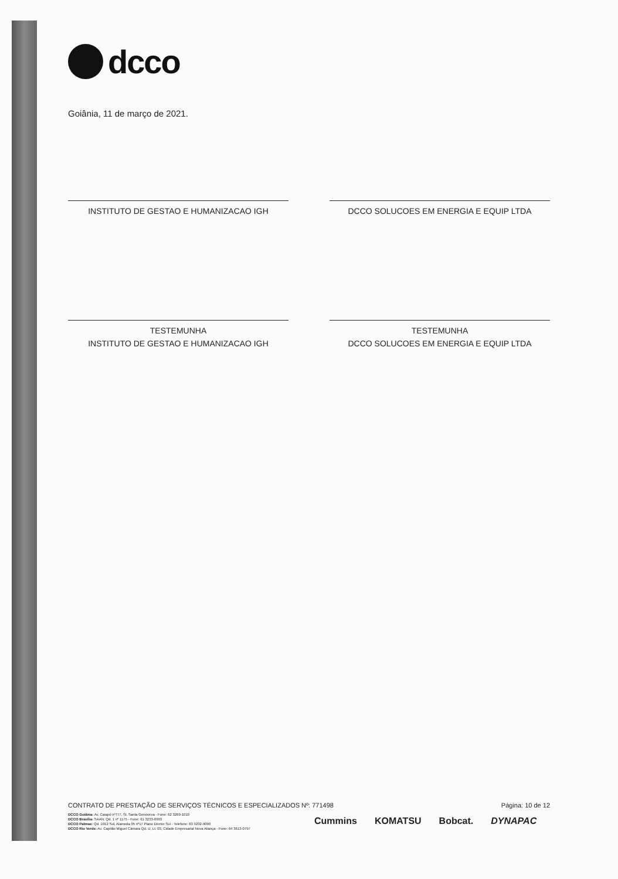dcco
Goiânia, 11 de março de 2021.
INSTITUTO DE GESTAO E HUMANIZACAO IGH DCCO SOLUCOES EM ENERGIA E EQUIP LTDA
TESTEMUNHA
INSTITUTO DE GESTAO E HUMANIZACAO IGH
TESTEMUNHA
DCCO SOLUCOES EM ENERGIA E EQUIP LTDA
CONTRATO DE PRESTAÇÃO DE SERVIÇOS TÉCNICOS E ESPECIALIZADOS Nº: 771498 Página: 10 de 12
DCCO Goiânia: Av. Caiapó nº777, St. Santa Genoveva - Fone: 62 3269-1010
DCCO Brasília: SAAN, Qd. 1 nº 1175 - Fone: 61 3233-0993
DCCO Palmas: Qd. 1012 Sul, Alameda 05 nº17 Plano Diretor Sul - Telefone: 63 3232-9090
DCCO Rio Verde: Av. Capitão Miguel Câmara Qd. U, Lt. 03, Cidade Empresarial Nova Aliança - Fone: 64 3613-0797
Cummins KOMATSU Bobcat. DYNAPAC